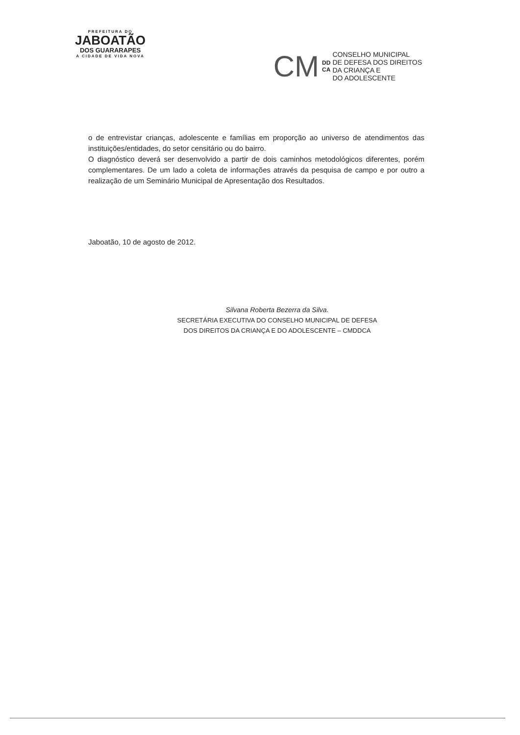PREFEITURA DO
JABOATÃO
DOS GUARARAPES
A CIDADE DE VIDA NOVA
CM
DD
CA
CONSELHO MUNICIPAL
DE DEFESA DOS DIREITOS
DA CRIANÇA E
DO ADOLESCENTE
o de entrevistar crianças, adolescente e famílias em proporção ao universo de atendimentos das instituições/entidades, do setor censitário ou do bairro.
O diagnóstico deverá ser desenvolvido a partir de dois caminhos metodológicos diferentes, porém complementares. De um lado a coleta de informações através da pesquisa de campo e por outro a realização de um Seminário Municipal de Apresentação dos Resultados.
Jaboatão, 10 de agosto de 2012.
Silvana Roberta Bezerra da Silva.
SECRETÁRIA EXECUTIVA DO CONSELHO MUNICIPAL DE DEFESA
DOS DIREITOS DA CRIANÇA E DO ADOLESCENTE – CMDDCA